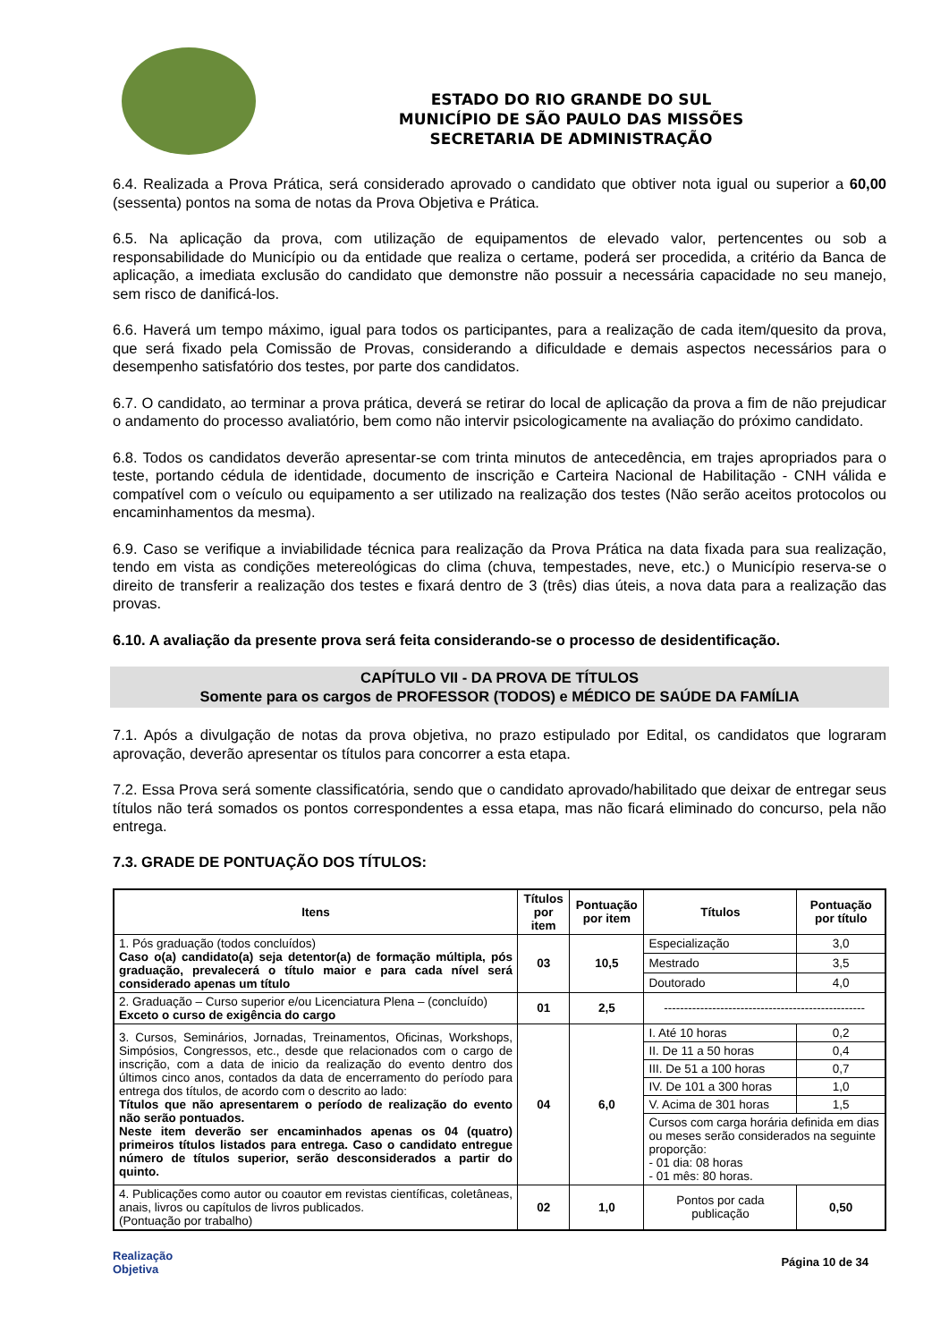ESTADO DO RIO GRANDE DO SUL
MUNICÍPIO DE SÃO PAULO DAS MISSÕES
SECRETARIA DE ADMINISTRAÇÃO
6.4. Realizada a Prova Prática, será considerado aprovado o candidato que obtiver nota igual ou superior a 60,00 (sessenta) pontos na soma de notas da Prova Objetiva e Prática.
6.5. Na aplicação da prova, com utilização de equipamentos de elevado valor, pertencentes ou sob a responsabilidade do Município ou da entidade que realiza o certame, poderá ser procedida, a critério da Banca de aplicação, a imediata exclusão do candidato que demonstre não possuir a necessária capacidade no seu manejo, sem risco de danificá-los.
6.6. Haverá um tempo máximo, igual para todos os participantes, para a realização de cada item/quesito da prova, que será fixado pela Comissão de Provas, considerando a dificuldade e demais aspectos necessários para o desempenho satisfatório dos testes, por parte dos candidatos.
6.7. O candidato, ao terminar a prova prática, deverá se retirar do local de aplicação da prova a fim de não prejudicar o andamento do processo avaliatório, bem como não intervir psicologicamente na avaliação do próximo candidato.
6.8. Todos os candidatos deverão apresentar-se com trinta minutos de antecedência, em trajes apropriados para o teste, portando cédula de identidade, documento de inscrição e Carteira Nacional de Habilitação - CNH válida e compatível com o veículo ou equipamento a ser utilizado na realização dos testes (Não serão aceitos protocolos ou encaminhamentos da mesma).
6.9. Caso se verifique a inviabilidade técnica para realização da Prova Prática na data fixada para sua realização, tendo em vista as condições metereológicas do clima (chuva, tempestades, neve, etc.) o Município reserva-se o direito de transferir a realização dos testes e fixará dentro de 3 (três) dias úteis, a nova data para a realização das provas.
6.10. A avaliação da presente prova será feita considerando-se o processo de desidentificação.
CAPÍTULO VII - DA PROVA DE TÍTULOS
Somente para os cargos de PROFESSOR (TODOS) e MÉDICO DE SAÚDE DA FAMÍLIA
7.1. Após a divulgação de notas da prova objetiva, no prazo estipulado por Edital, os candidatos que lograram aprovação, deverão apresentar os títulos para concorrer a esta etapa.
7.2. Essa Prova será somente classificatória, sendo que o candidato aprovado/habilitado que deixar de entregar seus títulos não terá somados os pontos correspondentes a essa etapa, mas não ficará eliminado do concurso, pela não entrega.
7.3. GRADE DE PONTUAÇÃO DOS TÍTULOS:
| Itens | Títulos por item | Pontuação por item | Títulos | Pontuação por título |
| --- | --- | --- | --- | --- |
| 1. Pós graduação (todos concluídos) Caso o(a) candidato(a) seja detentor(a) de formação múltipla, pós graduação, prevalecerá o título maior e para cada nível será considerado apenas um título | 03 | 10,5 | Especialização | 3,0 |
| | | | Mestrado | 3,5 |
| | | | Doutorado | 4,0 |
| 2. Graduação – Curso superior e/ou Licenciatura Plena – (concluído) Exceto o curso de exigência do cargo | 01 | 2,5 | -------------------------------------------------- | |
| 3. Cursos, Seminários, Jornadas, Treinamentos, Oficinas, Workshops, Simpósios, Congressos, etc., desde que relacionados com o cargo de inscrição, com a data de inicio da realização do evento dentro dos últimos cinco anos, contados da data de encerramento do período para entrega dos títulos, de acordo com o descrito ao lado: Títulos que não apresentarem o período de realização do evento não serão pontuados. Neste item deverão ser encaminhados apenas os 04 (quatro) primeiros títulos listados para entrega. Caso o candidato entregue número de títulos superior, serão desconsiderados a partir do quinto. | 04 | 6,0 | I. Até 10 horas | 0,2 |
| | | | II. De 11 a 50 horas | 0,4 |
| | | | III. De 51 a 100 horas | 0,7 |
| | | | IV. De 101 a 300 horas | 1,0 |
| | | | V. Acima de 301 horas | 1,5 |
| | | | Cursos com carga horária definida em dias ou meses serão considerados na seguinte proporção: - 01 dia: 08 horas - 01 mês: 80 horas. | |
| 4. Publicações como autor ou coautor em revistas científicas, coletâneas, anais, livros ou capítulos de livros publicados. (Pontuação por trabalho) | 02 | 1,0 | Pontos por cada publicação | 0,50 |
Realização
Objetiva
Página 10 de 34